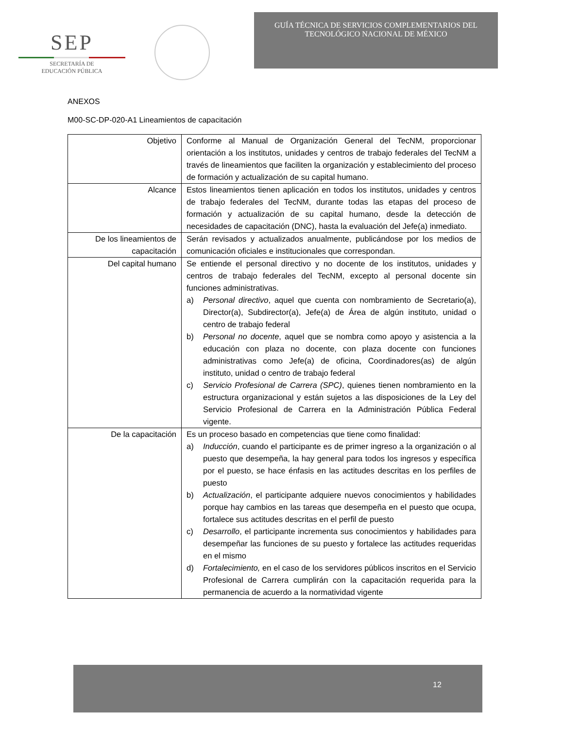SEP
SECRETARÍA DE
EDUCACIÓN PÚBLICA
GUÍA TÉCNICA DE SERVICIOS COMPLEMENTARIOS DEL
TECNOLÓGICO NACIONAL DE MÉXICO
ANEXOS
M00-SC-DP-020-A1 Lineamientos de capacitación
| Objetivo | Conforme al Manual de Organización General del TecNM, proporcionar orientación a los institutos, unidades y centros de trabajo federales del TecNM a través de lineamientos que faciliten la organización y establecimiento del proceso de formación y actualización de su capital humano. |
| Alcance | Estos lineamientos tienen aplicación en todos los institutos, unidades y centros de trabajo federales del TecNM, durante todas las etapas del proceso de formación y actualización de su capital humano, desde la detección de necesidades de capacitación (DNC), hasta la evaluación del Jefe(a) inmediato. |
| De los lineamientos de capacitación | Serán revisados y actualizados anualmente, publicándose por los medios de comunicación oficiales e institucionales que correspondan. |
| Del capital humano | Se entiende el personal directivo y no docente de los institutos, unidades y centros de trabajo federales del TecNM, excepto al personal docente sin funciones administrativas. a) Personal directivo , aquel que cuenta con nombramiento de Secretario(a), Director(a), Subdirector(a), Jefe(a) de Área de algún instituto, unidad o centro de trabajo federal b) Personal no docente , aquel que se nombra como apoyo y asistencia a la educación con plaza no docente, con plaza docente con funciones administrativas como Jefe(a) de oficina, Coordinadores(as) de algún instituto, unidad o centro de trabajo federal c) Servicio Profesional de Carrera (SPC) , quienes tienen nombramiento en la estructura organizacional y están sujetos a las disposiciones de la Ley del Servicio Profesional de Carrera en la Administración Pública Federal vigente. |
| De la capacitación | Es un proceso basado en competencias que tiene como finalidad: a) Inducción , cuando el participante es de primer ingreso a la organización o al puesto que desempeña, la hay general para todos los ingresos y específica por el puesto, se hace énfasis en las actitudes descritas en los perfiles de puesto b) Actualización , el participante adquiere nuevos conocimientos y habilidades porque hay cambios en las tareas que desempeña en el puesto que ocupa, fortalece sus actitudes descritas en el perfil de puesto c) Desarrollo , el participante incrementa sus conocimientos y habilidades para desempeñar las funciones de su puesto y fortalece las actitudes requeridas en el mismo d) Fortalecimiento, en el caso de los servidores públicos inscritos en el Servicio Profesional de Carrera cumplirán con la capacitación requerida para la permanencia de acuerdo a la normatividad vigente |
12